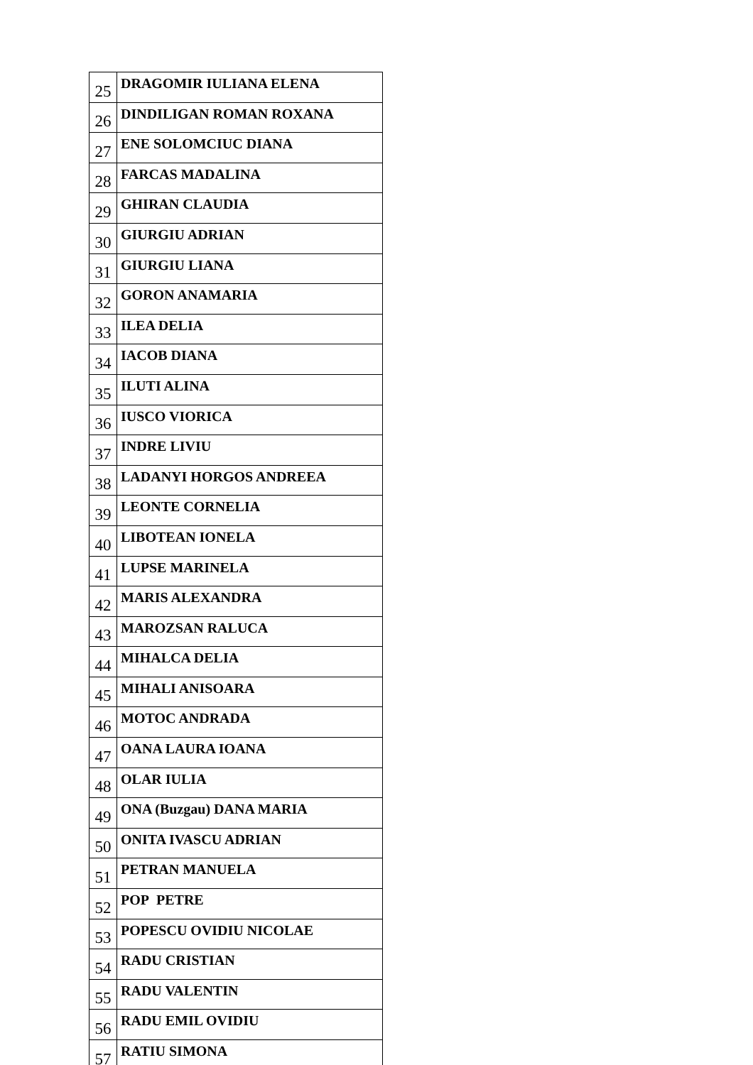| 25 | DRAGOMIR IULIANA ELENA |
| 26 | DINDILIGAN ROMAN ROXANA |
| 27 | ENE SOLOMCIUC DIANA |
| 28 | FARCAS MADALINA |
| 29 | GHIRAN CLAUDIA |
| 30 | GIURGIU ADRIAN |
| 31 | GIURGIU LIANA |
| 32 | GORON ANAMARIA |
| 33 | ILEA DELIA |
| 34 | IACOB DIANA |
| 35 | ILUTI ALINA |
| 36 | IUSCO VIORICA |
| 37 | INDRE LIVIU |
| 38 | LADANYI HORGOS ANDREEA |
| 39 | LEONTE CORNELIA |
| 40 | LIBOTEAN IONELA |
| 41 | LUPSE MARINELA |
| 42 | MARIS ALEXANDRA |
| 43 | MAROZSAN RALUCA |
| 44 | MIHALCA DELIA |
| 45 | MIHALI ANISOARA |
| 46 | MOTOC ANDRADA |
| 47 | OANA LAURA IOANA |
| 48 | OLAR IULIA |
| 49 | ONA (Buzgau) DANA MARIA |
| 50 | ONITA IVASCU ADRIAN |
| 51 | PETRAN MANUELA |
| 52 | POP PETRE |
| 53 | POPESCU OVIDIU NICOLAE |
| 54 | RADU CRISTIAN |
| 55 | RADU VALENTIN |
| 56 | RADU EMIL OVIDIU |
| 57 | RATIU SIMONA |